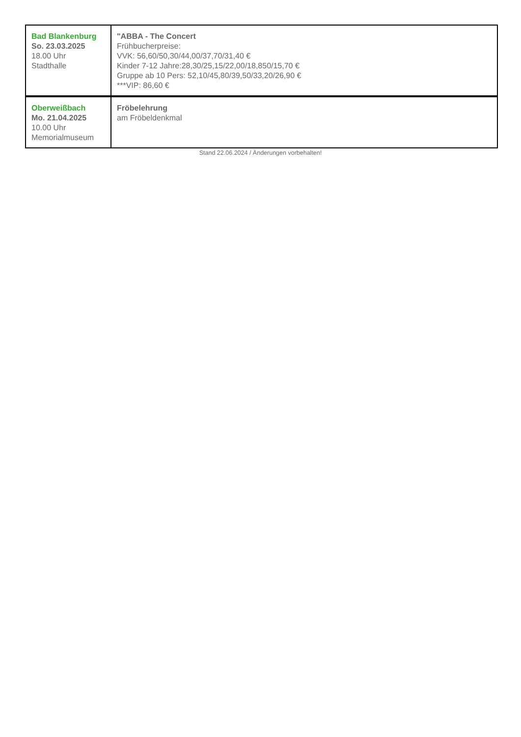| Bad Blankenburg So. 23.03.2025 18.00 Uhr Stadthalle | "ABBA - The Concert Frühbucherpreise: VVK: 56,60/50,30/44,00/37,70/31,40 € Kinder 7-12 Jahre:28,30/25,15/22,00/18,850/15,70 € Gruppe ab 10 Pers: 52,10/45,80/39,50/33,20/26,90 € ***VIP: 86,60 € |
| Oberweißbach Mo. 21.04.2025 10.00 Uhr Memorialmuseum | Fröbelehrung am Fröbeldenkmal |
Stand 22.06.2024 / Änderungen vorbehalten!